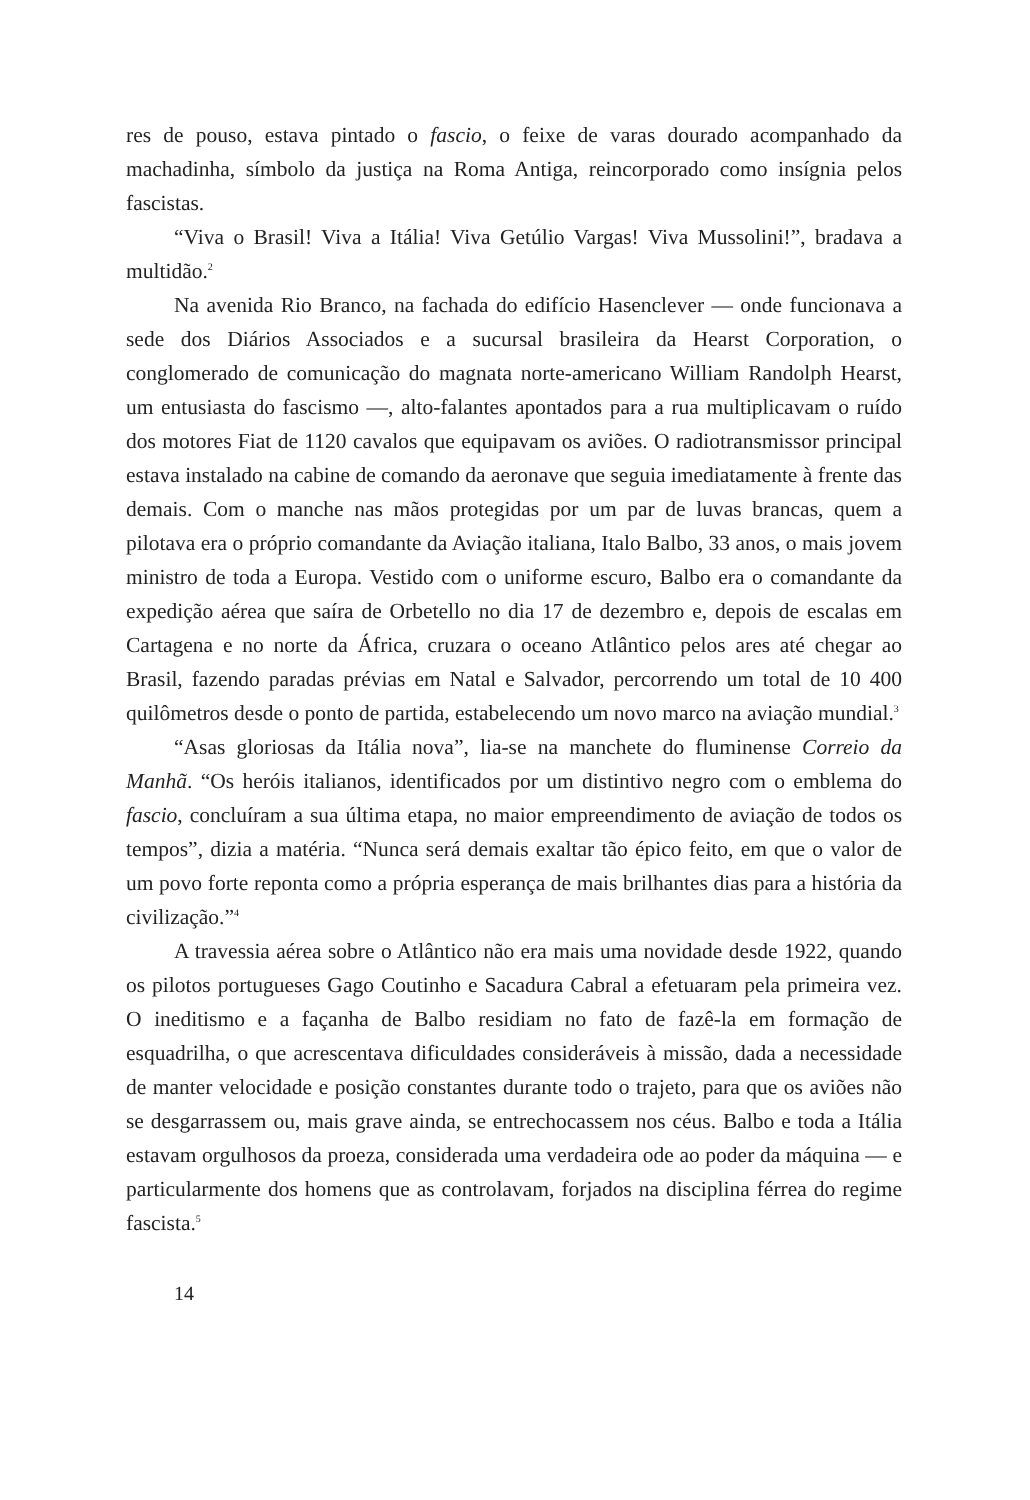res de pouso, estava pintado o fascio, o feixe de varas dourado acompanhado da machadinha, símbolo da justiça na Roma Antiga, reincorporado como insígnia pelos fascistas.
“Viva o Brasil! Viva a Itália! Viva Getúlio Vargas! Viva Mussolini!”, bradava a multidão.<sup>2</sup>
Na avenida Rio Branco, na fachada do edifício Hasenclever — onde funcionava a sede dos Diários Associados e a sucursal brasileira da Hearst Corporation, o conglomerado de comunicação do magnata norte-americano William Randolph Hearst, um entusiasta do fascismo —, alto-falantes apontados para a rua multiplicavam o ruído dos motores Fiat de 1120 cavalos que equipavam os aviões. O radiotransmissor principal estava instalado na cabine de comando da aeronave que seguia imediatamente à frente das demais. Com o manche nas mãos protegidas por um par de luvas brancas, quem a pilotava era o próprio comandante da Aviação italiana, Italo Balbo, 33 anos, o mais jovem ministro de toda a Europa. Vestido com o uniforme escuro, Balbo era o comandante da expedição aérea que saíra de Orbetello no dia 17 de dezembro e, depois de escalas em Cartagena e no norte da África, cruzara o oceano Atlântico pelos ares até chegar ao Brasil, fazendo paradas prévias em Natal e Salvador, percorrendo um total de 10 400 quilômetros desde o ponto de partida, estabelecendo um novo marco na aviação mundial.<sup>3</sup>
“Asas gloriosas da Itália nova”, lia-se na manchete do fluminense Correio da Manhã. “Os heróis italianos, identificados por um distintivo negro com o emblema do fascio, concluíram a sua última etapa, no maior empreendimento de aviação de todos os tempos”, dizia a matéria. “Nunca será demais exaltar tão épico feito, em que o valor de um povo forte reponta como a própria esperança de mais brilhantes dias para a história da civilização.”<sup>4</sup>
A travessia aérea sobre o Atlântico não era mais uma novidade desde 1922, quando os pilotos portugueses Gago Coutinho e Sacadura Cabral a efetuaram pela primeira vez. O ineditismo e a façanha de Balbo residiam no fato de fazê-la em formação de esquadrilha, o que acrescentava dificuldades consideráveis à missão, dada a necessidade de manter velocidade e posição constantes durante todo o trajeto, para que os aviões não se desgarrassem ou, mais grave ainda, se entrechocassem nos céus. Balbo e toda a Itália estavam orgulhosos da proeza, considerada uma verdadeira ode ao poder da máquina — e particularmente dos homens que as controlavam, forjados na disciplina férrea do regime fascista.<sup>5</sup>
14